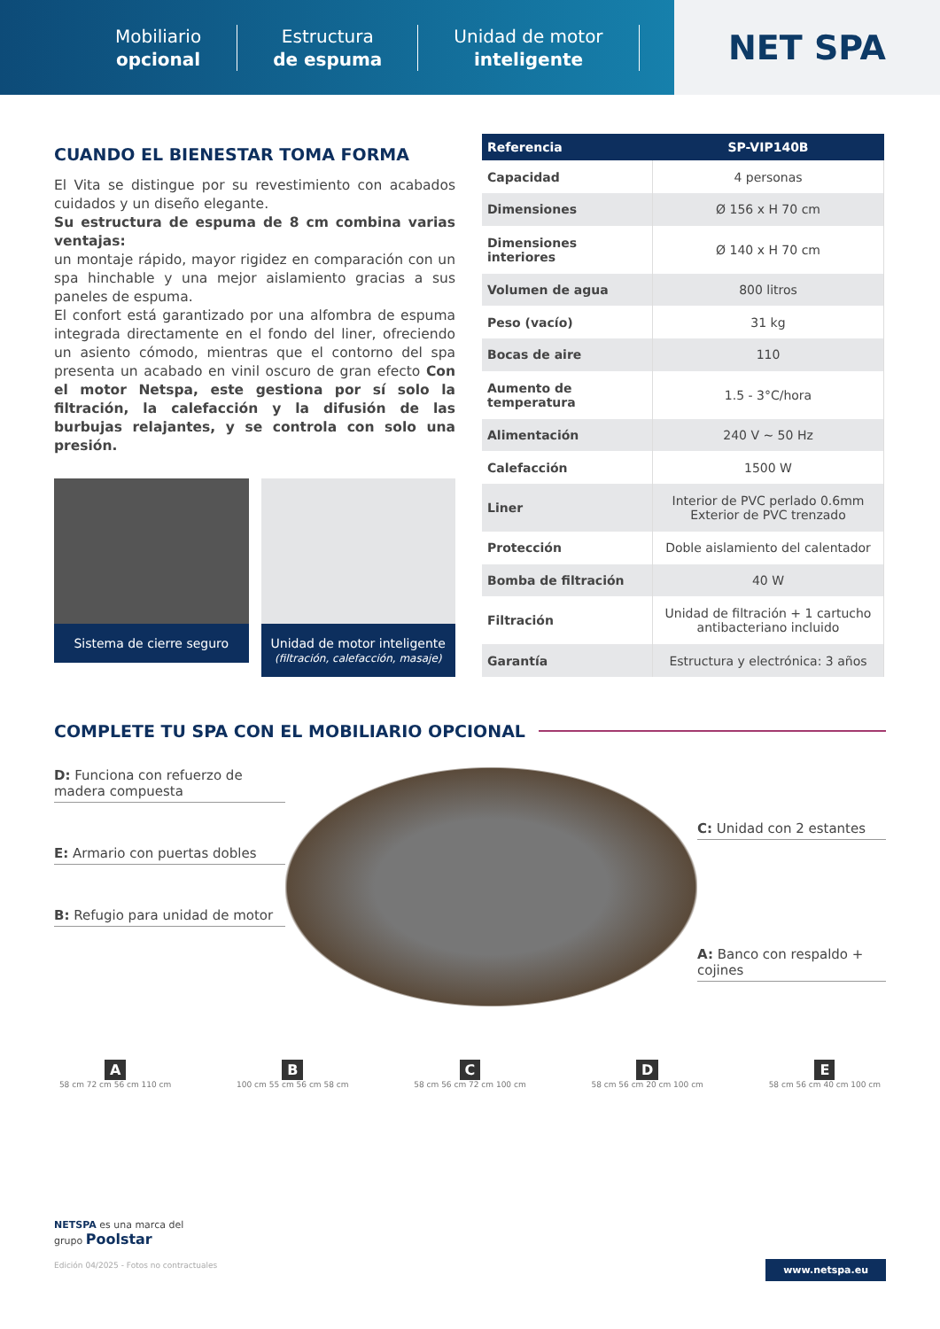Mobiliario
opcional
Estructura
de espuma
Unidad de motor
inteligente
NET SPA
CUANDO EL BIENESTAR TOMA FORMA
El Vita se distingue por su revestimiento con acabados cuidados y un diseño elegante.
Su estructura de espuma de 8 cm combina varias ventajas:
un montaje rápido, mayor rigidez en comparación con un spa hinchable y una mejor aislamiento gracias a sus paneles de espuma.
El confort está garantizado por una alfombra de espuma integrada directamente en el fondo del liner, ofreciendo un asiento cómodo, mientras que el contorno del spa presenta un acabado en vinil oscuro de gran efecto Con el motor Netspa, este gestiona por sí solo la filtración, la calefacción y la difusión de las burbujas relajantes, y se controla con solo una presión.
Sistema de cierre seguro
Unidad de motor inteligente
(filtración, calefacción, masaje)
| Referencia | SP-VIP140B |
| --- | --- |
| Capacidad | 4 personas |
| Dimensiones | Ø 156 x H 70 cm |
| Dimensiones interiores | Ø 140 x H 70 cm |
| Volumen de agua | 800 litros |
| Peso (vacío) | 31 kg |
| Bocas de aire | 110 |
| Aumento de temperatura | 1.5 - 3°C/hora |
| Alimentación | 240 V ~ 50 Hz |
| Calefacción | 1500 W |
| Liner | Interior de PVC perlado 0.6mm Exterior de PVC trenzado |
| Protección | Doble aislamiento del calentador |
| Bomba de filtración | 40 W |
| Filtración | Unidad de filtración + 1 cartucho antibacteriano incluido |
| Garantía | Estructura y electrónica: 3 años |
COMPLETE TU SPA CON EL MOBILIARIO OPCIONAL
D: Funciona con refuerzo de madera compuesta
E: Armario con puertas dobles
B: Refugio para unidad de motor
C: Unidad con 2 estantes
A: Banco con respaldo + cojines
A
58 cm 72 cm 56 cm 110 cm
B
100 cm 55 cm 56 cm 58 cm
C
58 cm 56 cm 72 cm 100 cm
D
58 cm 56 cm 20 cm 100 cm
E
58 cm 56 cm 40 cm 100 cm
NETSPA es una marca del
grupo Poolstar
Edición 04/2025 - Fotos no contractuales www.netspa.eu